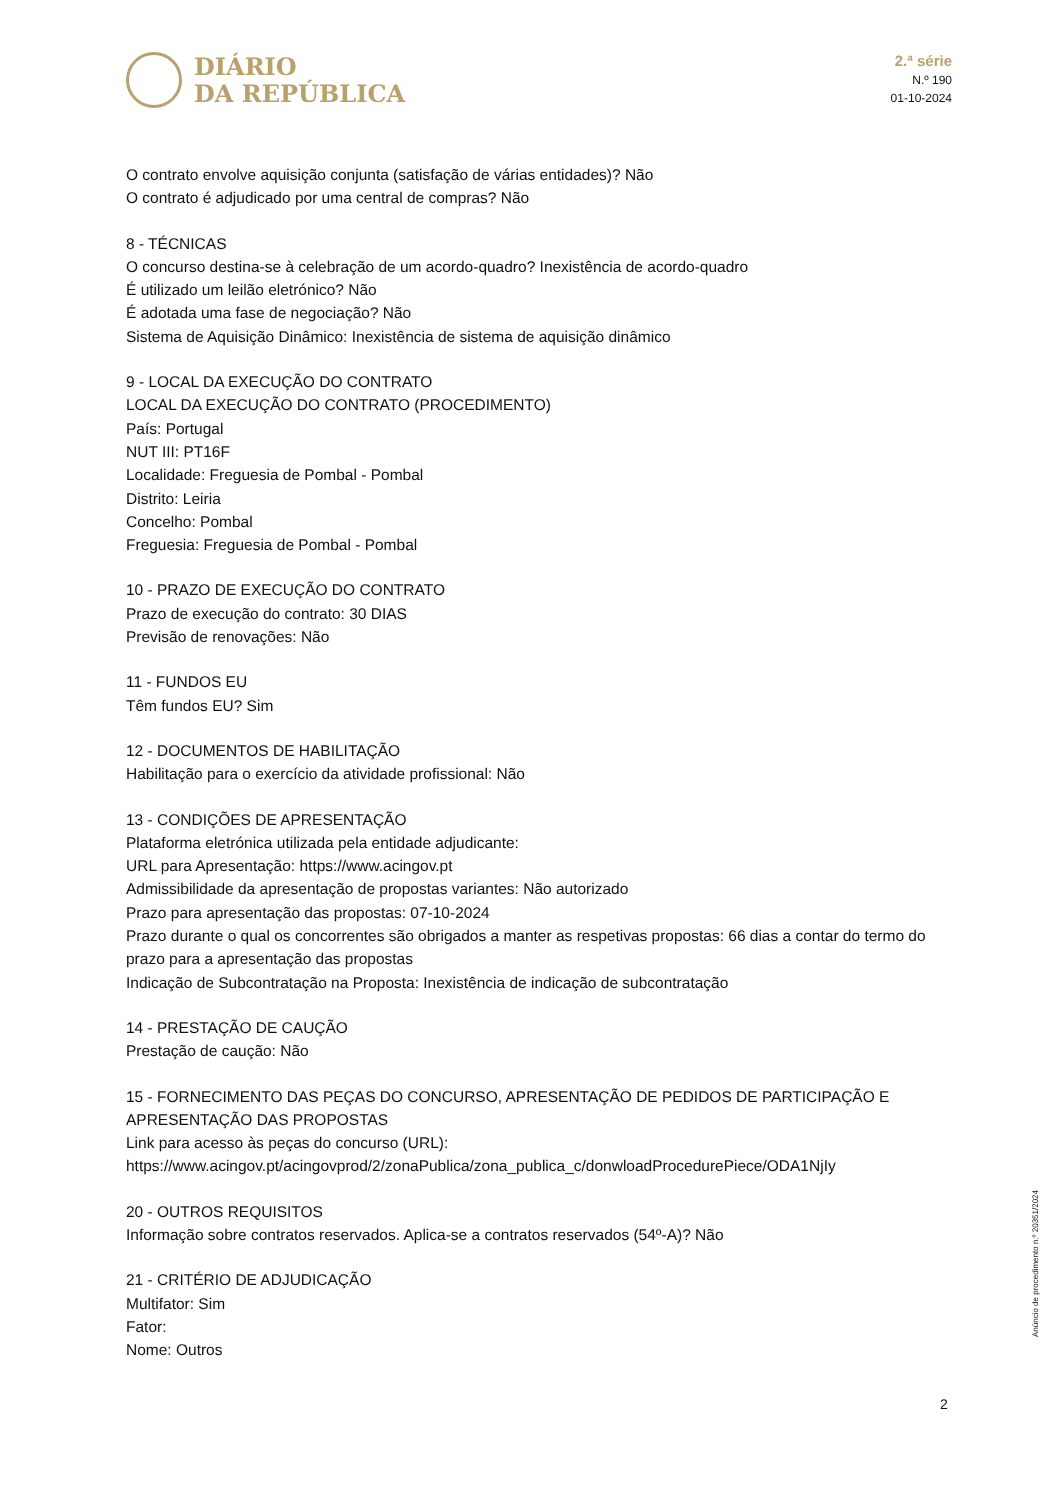DIÁRIO
DA REPÚBLICA
2.ª série
N.º 190
01-10-2024
O contrato envolve aquisição conjunta (satisfação de várias entidades)? Não
O contrato é adjudicado por uma central de compras? Não
8 - TÉCNICAS
O concurso destina-se à celebração de um acordo-quadro? Inexistência de acordo-quadro
É utilizado um leilão eletrónico? Não
É adotada uma fase de negociação? Não
Sistema de Aquisição Dinâmico: Inexistência de sistema de aquisição dinâmico
9 - LOCAL DA EXECUÇÃO DO CONTRATO
LOCAL DA EXECUÇÃO DO CONTRATO (PROCEDIMENTO)
País: Portugal
NUT III: PT16F
Localidade: Freguesia de Pombal - Pombal
Distrito: Leiria
Concelho: Pombal
Freguesia: Freguesia de Pombal - Pombal
10 - PRAZO DE EXECUÇÃO DO CONTRATO
Prazo de execução do contrato: 30 DIAS
Previsão de renovações: Não
11 - FUNDOS EU
Têm fundos EU? Sim
12 - DOCUMENTOS DE HABILITAÇÃO
Habilitação para o exercício da atividade profissional: Não
13 - CONDIÇÕES DE APRESENTAÇÃO
Plataforma eletrónica utilizada pela entidade adjudicante:
URL para Apresentação: https://www.acingov.pt
Admissibilidade da apresentação de propostas variantes: Não autorizado
Prazo para apresentação das propostas: 07-10-2024
Prazo durante o qual os concorrentes são obrigados a manter as respetivas propostas: 66 dias a contar do termo do prazo para a apresentação das propostas
Indicação de Subcontratação na Proposta: Inexistência de indicação de subcontratação
14 - PRESTAÇÃO DE CAUÇÃO
Prestação de caução: Não
15 - FORNECIMENTO DAS PEÇAS DO CONCURSO, APRESENTAÇÃO DE PEDIDOS DE PARTICIPAÇÃO E APRESENTAÇÃO DAS PROPOSTAS
Link para acesso às peças do concurso (URL): https://www.acingov.pt/acingovprod/2/zonaPublica/zona_publica_c/donwloadProcedurePiece/ODA1NjIy
20 - OUTROS REQUISITOS
Informação sobre contratos reservados. Aplica-se a contratos reservados (54º-A)? Não
21 - CRITÉRIO DE ADJUDICAÇÃO
Multifator: Sim
Fator:
Nome: Outros
Anúncio de procedimento n.º 20351/2024
2